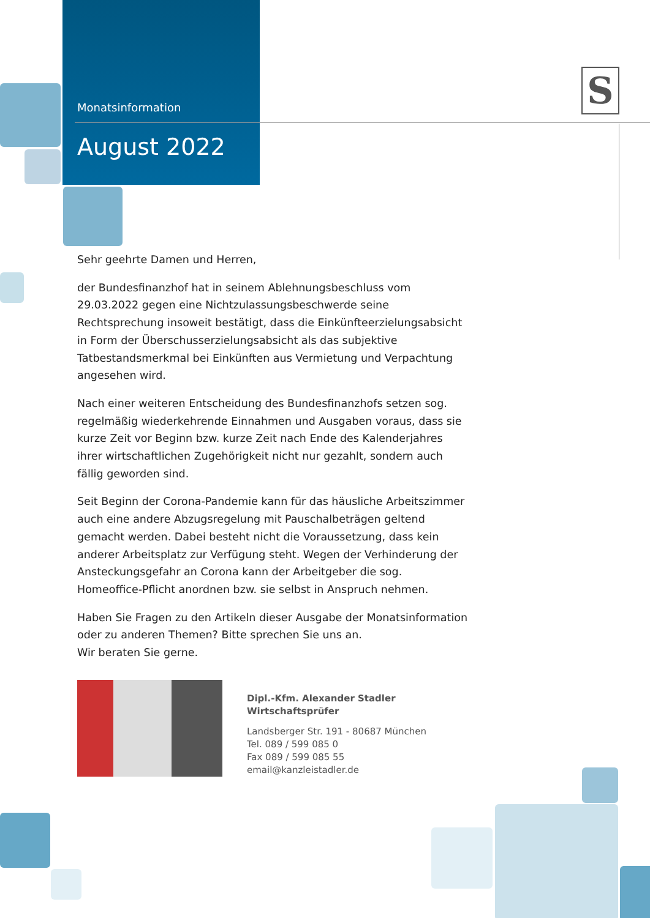S
Monatsinformation
August 2022
Sehr geehrte Damen und Herren,
der Bundesfinanzhof hat in seinem Ablehnungsbeschluss vom 29.03.2022 gegen eine Nichtzulassungsbeschwerde seine Rechtsprechung insoweit bestätigt, dass die Einkünfteerzielungsabsicht in Form der Überschusserzielungsabsicht als das subjektive Tatbestandsmerkmal bei Einkünften aus Vermietung und Verpachtung angesehen wird.
Nach einer weiteren Entscheidung des Bundesfinanzhofs setzen sog. regelmäßig wiederkehrende Einnahmen und Ausgaben voraus, dass sie kurze Zeit vor Beginn bzw. kurze Zeit nach Ende des Kalenderjahres ihrer wirtschaftlichen Zugehörigkeit nicht nur gezahlt, sondern auch fällig geworden sind.
Seit Beginn der Corona-Pandemie kann für das häusliche Arbeitszimmer auch eine andere Abzugsregelung mit Pauschalbeträgen geltend gemacht werden. Dabei besteht nicht die Voraussetzung, dass kein anderer Arbeitsplatz zur Verfügung steht. Wegen der Verhinderung der Ansteckungsgefahr an Corona kann der Arbeitgeber die sog. Homeoffice-Pflicht anordnen bzw. sie selbst in Anspruch nehmen.
Haben Sie Fragen zu den Artikeln dieser Ausgabe der Monatsinformation oder zu anderen Themen? Bitte sprechen Sie uns an.
Wir beraten Sie gerne.
Dipl.-Kfm. Alexander Stadler
Wirtschaftsprüfer
Landsberger Str. 191 - 80687 München
Tel. 089 / 599 085 0
Fax 089 / 599 085 55
email@kanzleistadler.de